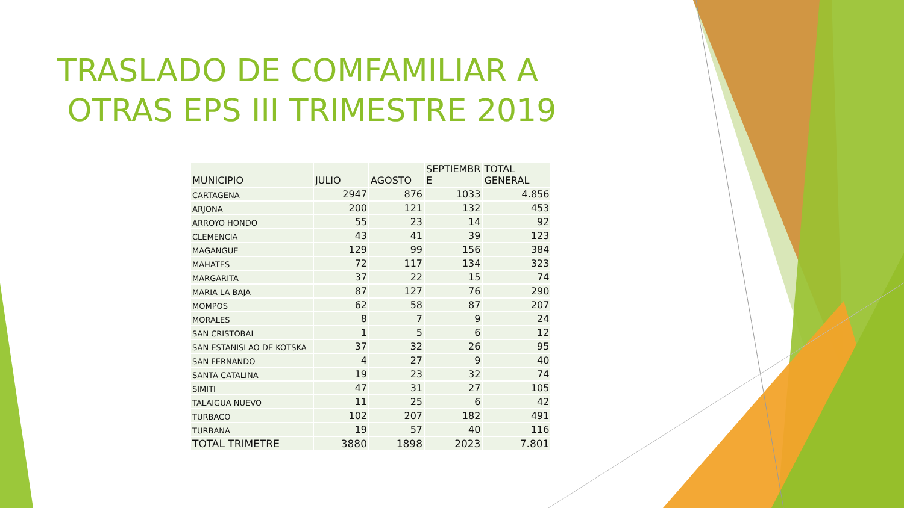TRASLADO DE COMFAMILIAR A OTRAS EPS III TRIMESTRE 2019
| MUNICIPIO | JULIO | AGOSTO | SEPTIEMBR E | TOTAL GENERAL |
| --- | --- | --- | --- | --- |
| CARTAGENA | 2947 | 876 | 1033 | 4.856 |
| ARJONA | 200 | 121 | 132 | 453 |
| ARROYO HONDO | 55 | 23 | 14 | 92 |
| CLEMENCIA | 43 | 41 | 39 | 123 |
| MAGANGUE | 129 | 99 | 156 | 384 |
| MAHATES | 72 | 117 | 134 | 323 |
| MARGARITA | 37 | 22 | 15 | 74 |
| MARIA LA BAJA | 87 | 127 | 76 | 290 |
| MOMPOS | 62 | 58 | 87 | 207 |
| MORALES | 8 | 7 | 9 | 24 |
| SAN CRISTOBAL | 1 | 5 | 6 | 12 |
| SAN ESTANISLAO DE KOTSKA | 37 | 32 | 26 | 95 |
| SAN FERNANDO | 4 | 27 | 9 | 40 |
| SANTA CATALINA | 19 | 23 | 32 | 74 |
| SIMITI | 47 | 31 | 27 | 105 |
| TALAIGUA NUEVO | 11 | 25 | 6 | 42 |
| TURBACO | 102 | 207 | 182 | 491 |
| TURBANA | 19 | 57 | 40 | 116 |
| TOTAL TRIMETRE | 3880 | 1898 | 2023 | 7.801 |